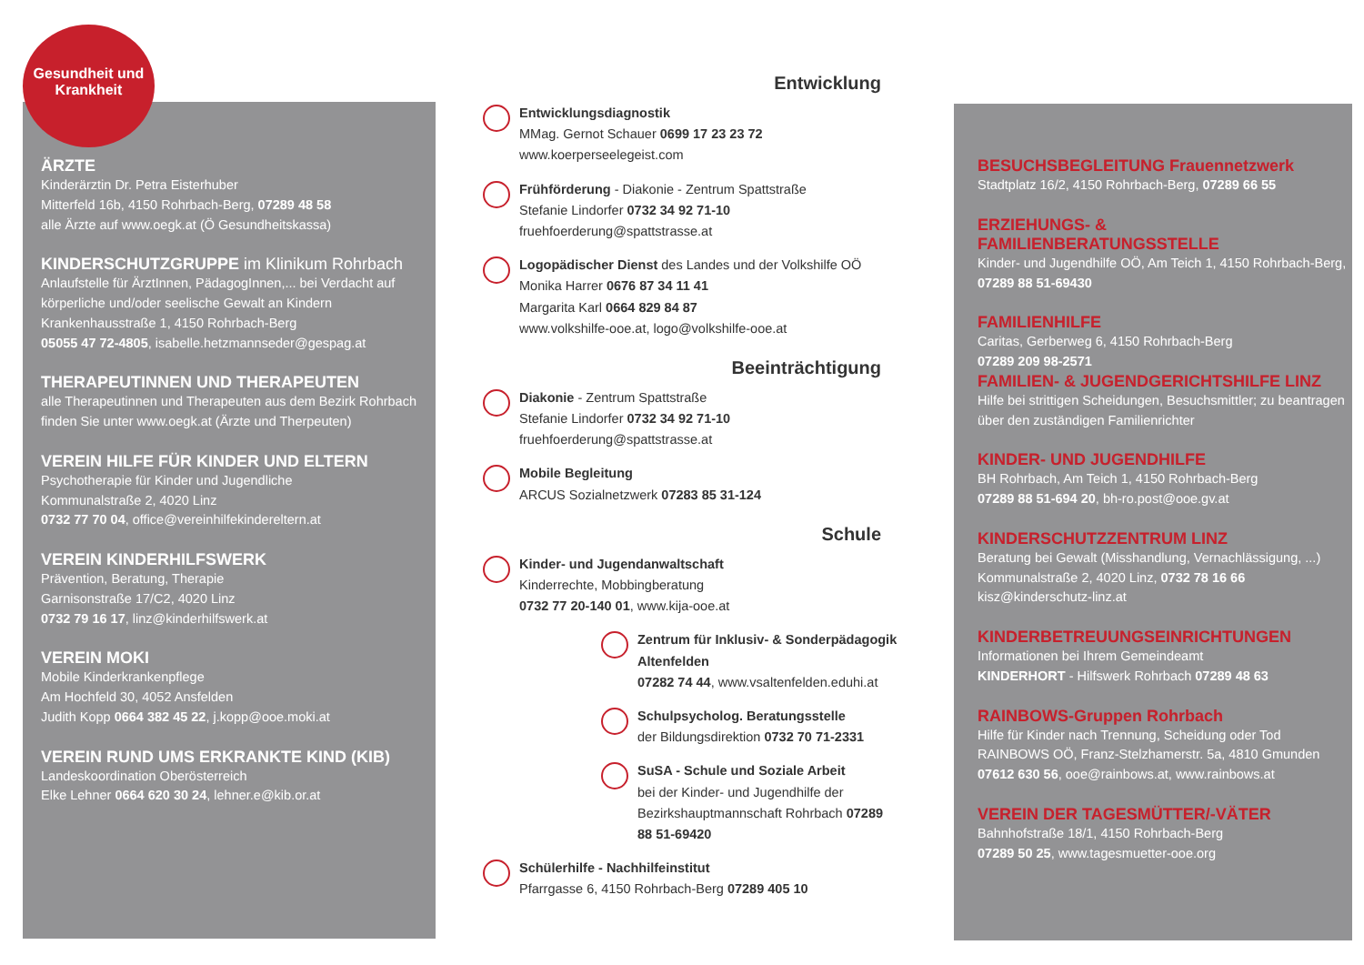Gesundheit und
Krankheit
ÄRZTE
Kinderärztin Dr. Petra Eisterhuber
Mitterfeld 16b, 4150 Rohrbach-Berg, 07289 48 58
alle Ärzte auf www.oegk.at (Ö Gesundheitskassa)
KINDERSCHUTZGRUPPE im Klinikum Rohrbach
Anlaufstelle für ÄrztInnen, PädagogInnen,... bei Verdacht auf körperliche und/oder seelische Gewalt an Kindern
Krankenhausstraße 1, 4150 Rohrbach-Berg
05055 47 72-4805, isabelle.hetzmannseder@gespag.at
THERAPEUTINNEN UND THERAPEUTEN
alle Therapeutinnen und Therapeuten aus dem Bezirk Rohrbach finden Sie unter www.oegk.at (Ärzte und Therpeuten)
VEREIN HILFE FÜR KINDER UND ELTERN
Psychotherapie für Kinder und Jugendliche
Kommunalstraße 2, 4020 Linz
0732 77 70 04, office@vereinhilfekindereltern.at
VEREIN KINDERHILFSWERK
Prävention, Beratung, Therapie
Garnisonstraße 17/C2, 4020 Linz
0732 79 16 17, linz@kinderhilfswerk.at
VEREIN MOKI
Mobile Kinderkrankenpflege
Am Hochfeld 30, 4052 Ansfelden
Judith Kopp 0664 382 45 22, j.kopp@ooe.moki.at
VEREIN RUND UMS ERKRANKTE KIND (KIB)
Landeskoordination Oberösterreich
Elke Lehner 0664 620 30 24, lehner.e@kib.or.at
Entwicklung
Entwicklungsdiagnostik
MMag. Gernot Schauer 0699 17 23 23 72
www.koerperseelegeist.com
Frühförderung - Diakonie - Zentrum Spattstraße
Stefanie Lindorfer 0732 34 92 71-10
fruehfoerderung@spattstrasse.at
Logopädischer Dienst des Landes und der Volkshilfe OÖ
Monika Harrer 0676 87 34 11 41
Margarita Karl 0664 829 84 87
www.volkshilfe-ooe.at, logo@volkshilfe-ooe.at
Beeinträchtigung
Diakonie - Zentrum Spattstraße
Stefanie Lindorfer 0732 34 92 71-10
fruehfoerderung@spattstrasse.at
Mobile Begleitung
ARCUS Sozialnetzwerk 07283 85 31-124
Schule
Kinder- und Jugendanwaltschaft
Kinderrechte, Mobbingberatung
0732 77 20-140 01, www.kija-ooe.at
Zentrum für Inklusiv- & Sonderpädagogik Altenfelden
07282 74 44, www.vsaltenfelden.eduhi.at
Schulpsycholog. Beratungsstelle
der Bildungsdirektion 0732 70 71-2331
SuSA - Schule und Soziale Arbeit
bei der Kinder- und Jugendhilfe der Bezirkshauptmannschaft Rohrbach 07289 88 51-69420
Schülerhilfe - Nachhilfeinstitut
Pfarrgasse 6, 4150 Rohrbach-Berg 07289 405 10
BESUCHSBEGLEITUNG Frauennetzwerk
Stadtplatz 16/2, 4150 Rohrbach-Berg, 07289 66 55
ERZIEHUNGS- & FAMILIENBERATUNGSSTELLE
Kinder- und Jugendhilfe OÖ, Am Teich 1, 4150 Rohrbach-Berg, 07289 88 51-69430
FAMILIENHILFE
Caritas, Gerberweg 6, 4150 Rohrbach-Berg
07289 209 98-2571
FAMILIEN- & JUGENDGERICHTSHILFE LINZ
Hilfe bei strittigen Scheidungen, Besuchsmittler; zu beantragen über den zuständigen Familienrichter
KINDER- UND JUGENDHILFE
BH Rohrbach, Am Teich 1, 4150 Rohrbach-Berg
07289 88 51-694 20, bh-ro.post@ooe.gv.at
KINDERSCHUTZZENTRUM LINZ
Beratung bei Gewalt (Misshandlung, Vernachlässigung, ...)
Kommunalstraße 2, 4020 Linz, 0732 78 16 66
kisz@kinderschutz-linz.at
KINDERBETREUUNGSEINRICHTUNGEN
Informationen bei Ihrem Gemeindeamt
KINDERHORT - Hilfswerk Rohrbach 07289 48 63
RAINBOWS-Gruppen Rohrbach
Hilfe für Kinder nach Trennung, Scheidung oder Tod
RAINBOWS OÖ, Franz-Stelzhamerstr. 5a, 4810 Gmunden
07612 630 56, ooe@rainbows.at, www.rainbows.at
VEREIN DER TAGESMÜTTER/-VÄTER
Bahnhofstraße 18/1, 4150 Rohrbach-Berg
07289 50 25, www.tagesmuetter-ooe.org